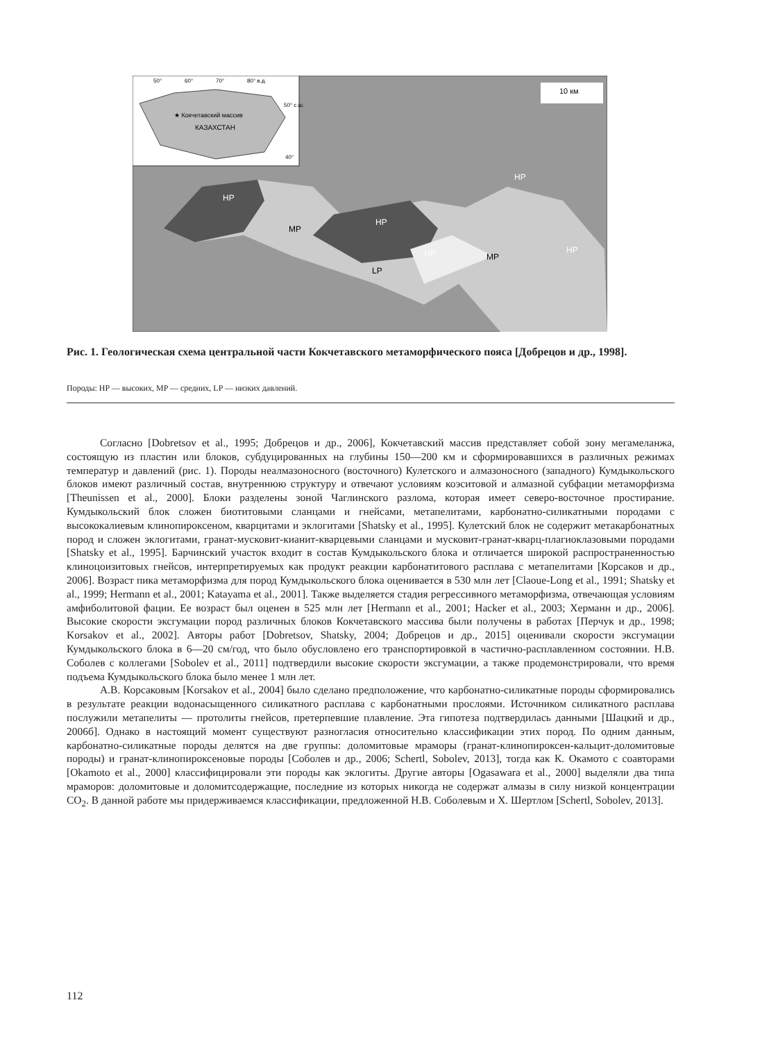HP
MP
HP
HP
MP
LP
HP
HP
10 км
50°
60°
70°
80° в.д.
50° с.ш.
★ Кокчетавский массив
КАЗАХСТАН
40°
Рис. 1. Геологическая схема центральной части Кокчетавского метаморфического пояса [Добрецов и др., 1998].
Породы: HP — высоких, MP — средних, LP — низких давлений.
Согласно [Dobretsov et al., 1995; Добрецов и др., 2006], Кокчетавский массив представляет собой зону мегамеланжа, состоящую из пластин или блоков, субдуцированных на глубины 150—200 км и сформировавшихся в различных режимах температур и давлений (рис. 1). Породы неалмазоносного (восточного) Кулетского и алмазоносного (западного) Кумдыкольского блоков имеют различный состав, внутреннюю структуру и отвечают условиям коэситовой и алмазной субфации метаморфизма [Theunissen et al., 2000]. Блоки разделены зоной Чаглинского разлома, которая имеет северо-восточное простирание. Кумдыкольский блок сложен биотитовыми сланцами и гнейсами, метапелитами, карбонатно-силикатными породами с высококалиевым клинопироксеном, кварцитами и эклогитами [Shatsky et al., 1995]. Кулетский блок не содержит метакарбонатных пород и сложен эклогитами, гранат-мусковит-кианит-кварцевыми сланцами и мусковит-гранат-кварц-плагиоклазовыми породами [Shatsky et al., 1995]. Барчинский участок входит в состав Кумдыкольского блока и отличается широкой распространенностью клиноцоизитовых гнейсов, интерпретируемых как продукт реакции карбонатитового расплава с метапелитами [Корсаков и др., 2006]. Возраст пика метаморфизма для пород Кумдыкольского блока оценивается в 530 млн лет [Claoue-Long et al., 1991; Shatsky et al., 1999; Hermann et al., 2001; Katayama et al., 2001]. Также выделяется стадия регрессивного метаморфизма, отвечающая условиям амфиболитовой фации. Ее возраст был оценен в 525 млн лет [Hermann et al., 2001; Hacker et al., 2003; Херманн и др., 2006]. Высокие скорости эксгумации пород различных блоков Кокчетавского массива были получены в работах [Перчук и др., 1998; Korsakov et al., 2002]. Авторы работ [Dobretsov, Shatsky, 2004; Добрецов и др., 2015] оценивали скорости эксгумации Кумдыкольского блока в 6—20 см/год, что было обусловлено его транспортировкой в частично-расплавленном состоянии. Н.В. Соболев с коллегами [Sobolev et al., 2011] подтвердили высокие скорости эксгумации, а также продемонстрировали, что время подъема Кумдыкольского блока было менее 1 млн лет.
А.В. Корсаковым [Korsakov et al., 2004] было сделано предположение, что карбонатно-силикатные породы сформировались в результате реакции водонасыщенного силикатного расплава с карбонатными прослоями. Источником силикатного расплава послужили метапелиты — протолиты гнейсов, претерпевшие плавление. Эта гипотеза подтвердилась данными [Шацкий и др., 2006б]. Однако в настоящий момент существуют разногласия относительно классификации этих пород. По одним данным, карбонатно-силикатные породы делятся на две группы: доломитовые мраморы (гранат-клинопироксен-кальцит-доломитовые породы) и гранат-клинопироксеновые породы [Соболев и др., 2006; Schertl, Sobolev, 2013], тогда как К. Окамото с соавторами [Okamoto et al., 2000] классифицировали эти породы как эклогиты. Другие авторы [Ogasawara et al., 2000] выделяли два типа мраморов: доломитовые и доломитсодержащие, последние из которых никогда не содержат алмазы в силу низкой концентрации CO<sub>2</sub>. В данной работе мы придерживаемся классификации, предложенной Н.В. Соболевым и Х. Шертлом [Schertl, Sobolev, 2013].
112